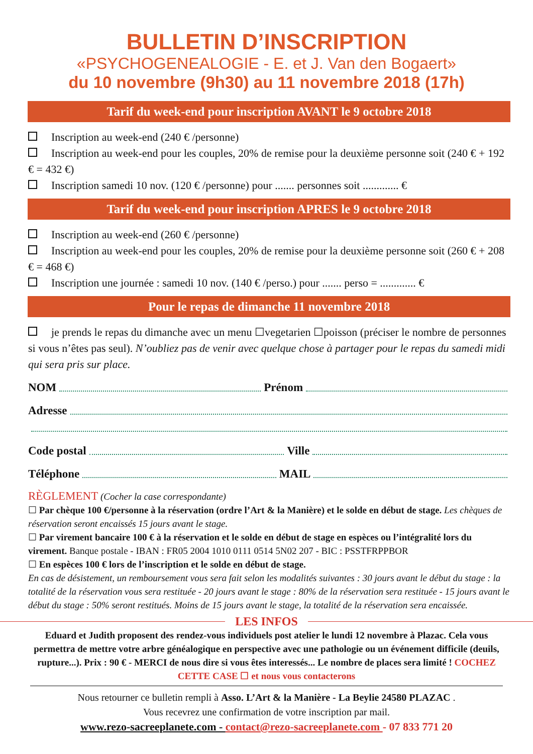BULLETIN D’INSCRIPTION
«PSYCHOGENEALOGIE - E. et J. Van den Bogaert»
du 10 novembre (9h30) au 11 novembre 2018 (17h)
Tarif du week-end pour inscription AVANT le 9 octobre 2018
Inscription au week-end (240 € /personne)
Inscription au week-end pour les couples, 20% de remise pour la deuxième personne soit (240 € + 192 € = 432 €)
Inscription samedi 10 nov. (120 € /personne) pour ....... personnes soit ............. €
Tarif du week-end pour inscription APRES le 9 octobre 2018
Inscription au week-end (260 € /personne)
Inscription au week-end pour les couples, 20% de remise pour la deuxième personne soit (260 € + 208 € = 468 €)
Inscription une journée : samedi 10 nov. (140 € /perso.) pour ....... perso = ............. €
Pour le repas de dimanche 11 novembre 2018
je prends le repas du dimanche avec un menu ☐vegetarien ☐poisson (préciser le nombre de personnes si vous n’êtes pas seul). N’oubliez pas de venir avec quelque chose à partager pour le repas du samedi midi qui sera pris sur place.
NOM Prénom
Adresse
Code postal Ville
Téléphone MAIL
RÈGLEMENT (Cocher la case correspondante)
☐ Par chèque 100 €/personne à la réservation (ordre l’Art & la Manière) et le solde en début de stage. Les chèques de réservation seront encaissés 15 jours avant le stage.
☐ Par virement bancaire 100 € à la réservation et le solde en début de stage en espèces ou l’intégralité lors du virement. Banque postale - IBAN : FR05 2004 1010 0111 0514 5N02 207 - BIC : PSSTFRPPBOR
☐ En espèces 100 € lors de l’inscription et le solde en début de stage.
En cas de désistement, un remboursement vous sera fait selon les modalités suivantes : 30 jours avant le début du stage : la totalité de la réservation vous sera restituée - 20 jours avant le stage : 80% de la réservation sera restituée - 15 jours avant le début du stage : 50% seront restitués. Moins de 15 jours avant le stage, la totalité de la réservation sera encaissée.
LES INFOS
Eduard et Judith proposent des rendez-vous individuels post atelier le lundi 12 novembre à Plazac. Cela vous permettra de mettre votre arbre généalogique en perspective avec une pathologie ou un événement difficile (deuils, rupture...). Prix : 90 € - MERCI de nous dire si vous êtes interessés... Le nombre de places sera limité ! COCHEZ CETTE CASE ☐ et nous vous contacterons
Nous retourner ce bulletin rempli à Asso. L’Art & la Manière - La Beylie 24580 PLAZAC .
Vous recevrez une confirmation de votre inscription par mail.
www.rezo-sacreeplanete.com - contact@rezo-sacreeplanete.com - 07 833 771 20